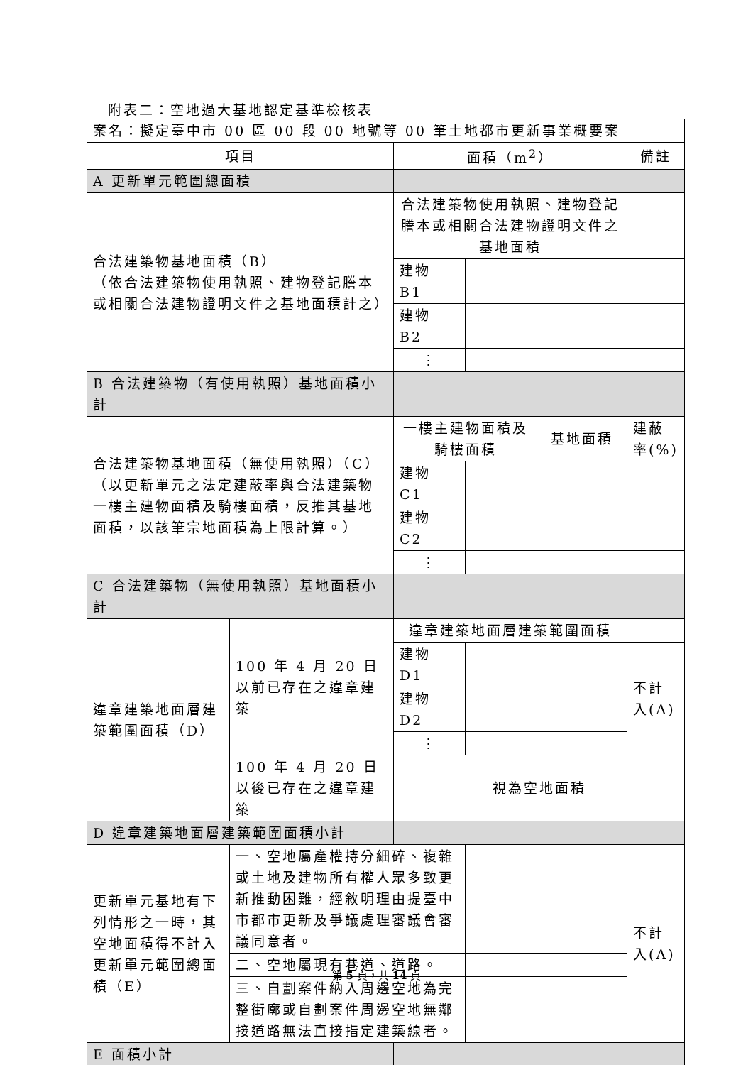附表二：空地過大基地認定基準檢核表
| 案名：擬定臺中市 00 區 00 段 00 地號等 00 筆土地都市更新事業概要案 | | | | | |
| 項目 | | 面積（m<sup>2</sup>） | | | 備註 |
| A 更新單元範圍總面積 | | | | | |
| 合法建築物基地面積（B） （依合法建築物使用執照、建物登記謄本或相關合法建物證明文件之基地面積計之） | | 合法建築物使用執照、建物登記謄本或相關合法建物證明文件之基地面積 | | | |
| | | 建物 B1 | | | |
| | | 建物 B2 | | | |
| | | ⋮ | | | |
| B 合法建築物（有使用執照）基地面積小計 | | | | | |
| 合法建築物基地面積（無使用執照）（C） （以更新單元之法定建蔽率與合法建築物一樓主建物面積及騎樓面積，反推其基地面積，以該筆宗地面積為上限計算。） | | 一樓主建物面積及騎樓面積 | | 基地面積 | 建蔽率(%) |
| | | 建物 C1 | | | |
| | | 建物 C2 | | | |
| | | ⋮ | | | |
| C 合法建築物（無使用執照）基地面積小計 | | | | | |
| 違章建築地面層建築範圍面積（D） | 100 年 4 月 20 日以前已存在之違章建築 | 違章建築地面層建築範圍面積 | | | |
| | | 建物 D1 | | | 不計入(A) |
| | | 建物 D2 | | | |
| | | ⋮ | | | |
| | 100 年 4 月 20 日以後已存在之違章建築 | 視為空地面積 | | | |
| D 違章建築地面層建築範圍面積小計 | | | | | |
| 更新單元基地有下列情形之一時，其空地面積得不計入更新單元範圍總面積（E） | 一、空地屬產權持分細碎、複雜或土地及建物所有權人眾多致更新推動困難，經敘明理由提臺中市都市更新及爭議處理審議會審議同意者。 | | | | 不計入(A) |
| | 二、空地屬現有巷道、道路。 | | | | |
| | 三、自劃案件納入周邊空地為完整街廓或自劃案件周邊空地無鄰接道路無法直接指定建築線者。 | | | | |
| E 面積小計 | | | | | |
第 5 頁，共 14 頁